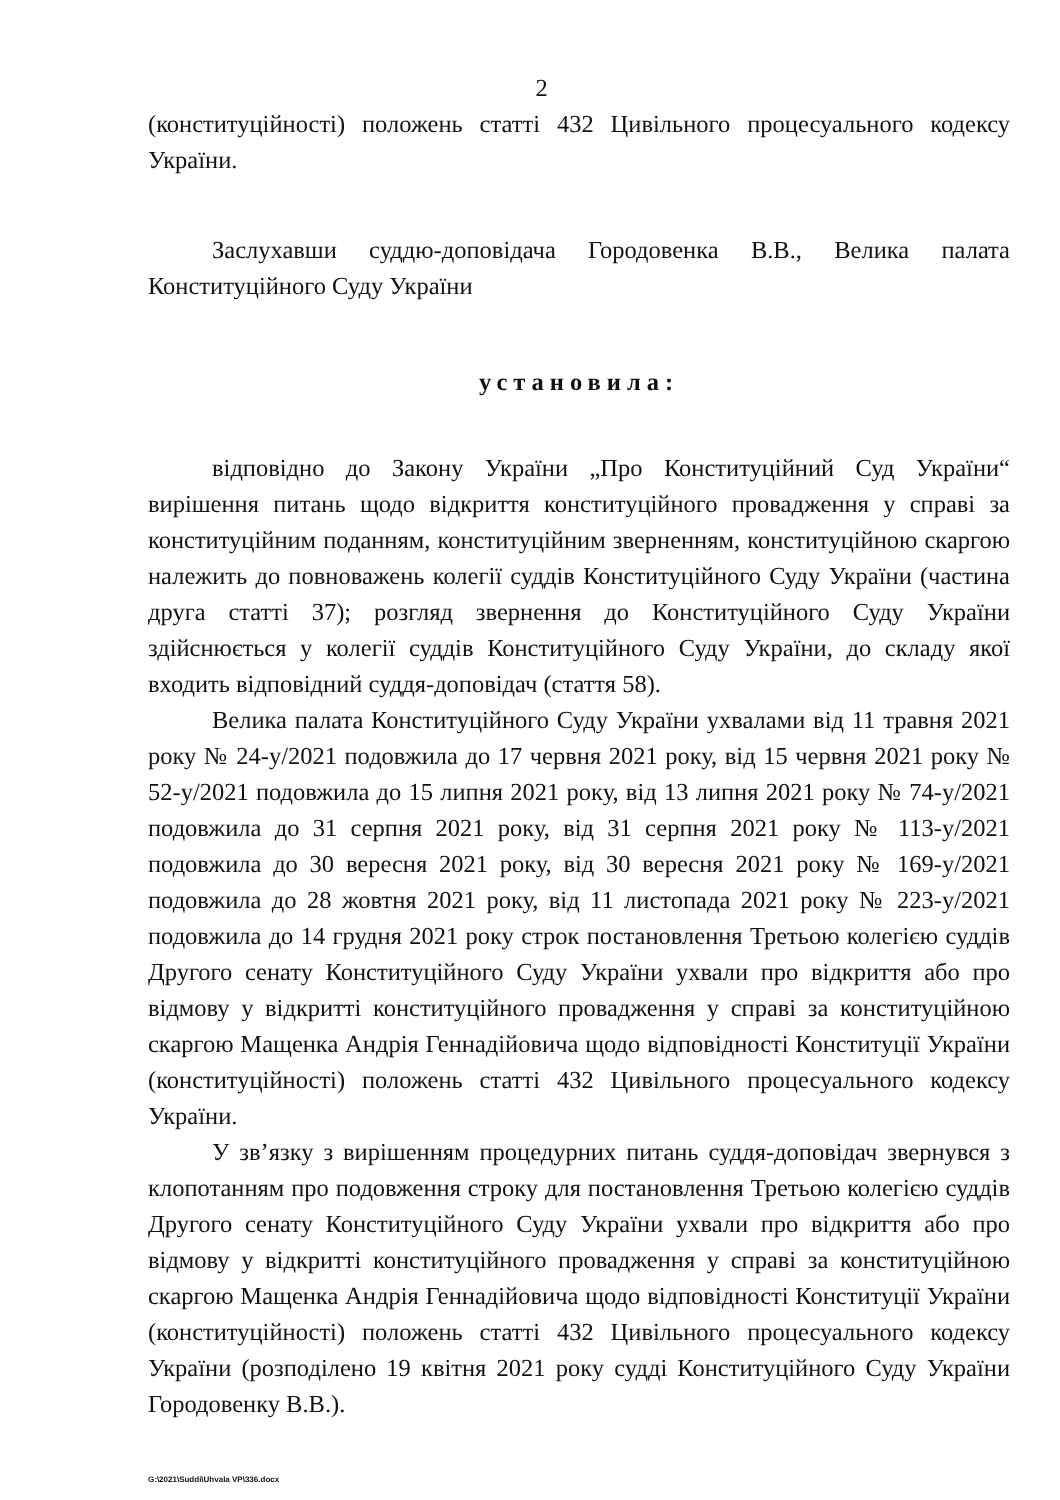2
(конституційності) положень статті 432 Цивільного процесуального кодексу України.
Заслухавши суддю-доповідача Городовенка В.В., Велика палата Конституційного Суду України
установила:
відповідно до Закону України „Про Конституційний Суд України“ вирішення питань щодо відкриття конституційного провадження у справі за конституційним поданням, конституційним зверненням, конституційною скаргою належить до повноважень колегії суддів Конституційного Суду України (частина друга статті 37); розгляд звернення до Конституційного Суду України здійснюється у колегії суддів Конституційного Суду України, до складу якої входить відповідний суддя-доповідач (стаття 58).
Велика палата Конституційного Суду України ухвалами від 11 травня 2021 року № 24-у/2021 подовжила до 17 червня 2021 року, від 15 червня 2021 року № 52-у/2021 подовжила до 15 липня 2021 року, від 13 липня 2021 року № 74-у/2021 подовжила до 31 серпня 2021 року, від 31 серпня 2021 року № 113-у/2021 подовжила до 30 вересня 2021 року, від 30 вересня 2021 року № 169-у/2021 подовжила до 28 жовтня 2021 року, від 11 листопада 2021 року № 223-у/2021 подовжила до 14 грудня 2021 року строк постановлення Третьою колегією суддів Другого сенату Конституційного Суду України ухвали про відкриття або про відмову у відкритті конституційного провадження у справі за конституційною скаргою Мащенка Андрія Геннадійовича щодо відповідності Конституції України (конституційності) положень статті 432 Цивільного процесуального кодексу України.
У зв’язку з вирішенням процедурних питань суддя-доповідач звернувся з клопотанням про подовження строку для постановлення Третьою колегією суддів Другого сенату Конституційного Суду України ухвали про відкриття або про відмову у відкритті конституційного провадження у справі за конституційною скаргою Мащенка Андрія Геннадійовича щодо відповідності Конституції України (конституційності) положень статті 432 Цивільного процесуального кодексу України (розподілено 19 квітня 2021 року судді Конституційного Суду України Городовенку В.В.).
G:\2021\Suddi\Uhvala VP\336.docx